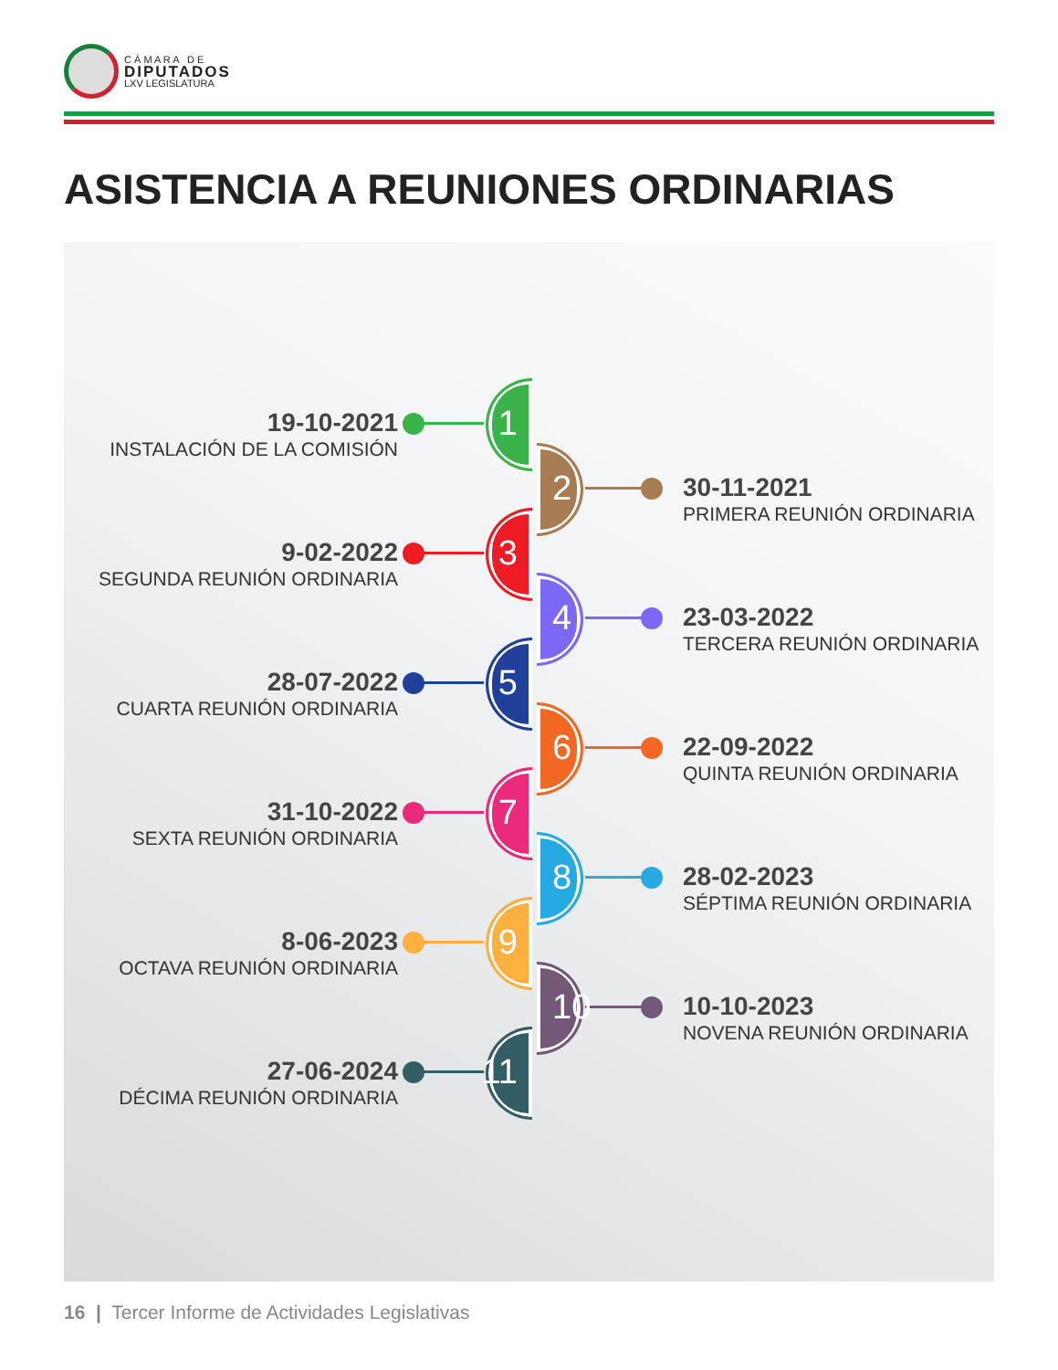C Á M A R A D E
DIPUTADOS
LXV LEGISLATURA
ASISTENCIA A REUNIONES ORDINARIAS
19-10-2021
INSTALACIÓN DE LA COMISIÓN
1
2
30-11-2021
PRIMERA REUNIÓN ORDINARIA
9-02-2022
SEGUNDA REUNIÓN ORDINARIA
3
4
23-03-2022
TERCERA REUNIÓN ORDINARIA
28-07-2022
CUARTA REUNIÓN ORDINARIA
5
6
22-09-2022
QUINTA REUNIÓN ORDINARIA
31-10-2022
SEXTA REUNIÓN ORDINARIA
7
8
28-02-2023
SÉPTIMA REUNIÓN ORDINARIA
8-06-2023
OCTAVA REUNIÓN ORDINARIA
9
10
10-10-2023
NOVENA REUNIÓN ORDINARIA
27-06-2024
DÉCIMA REUNIÓN ORDINARIA
11
16 | Tercer Informe de Actividades Legislativas